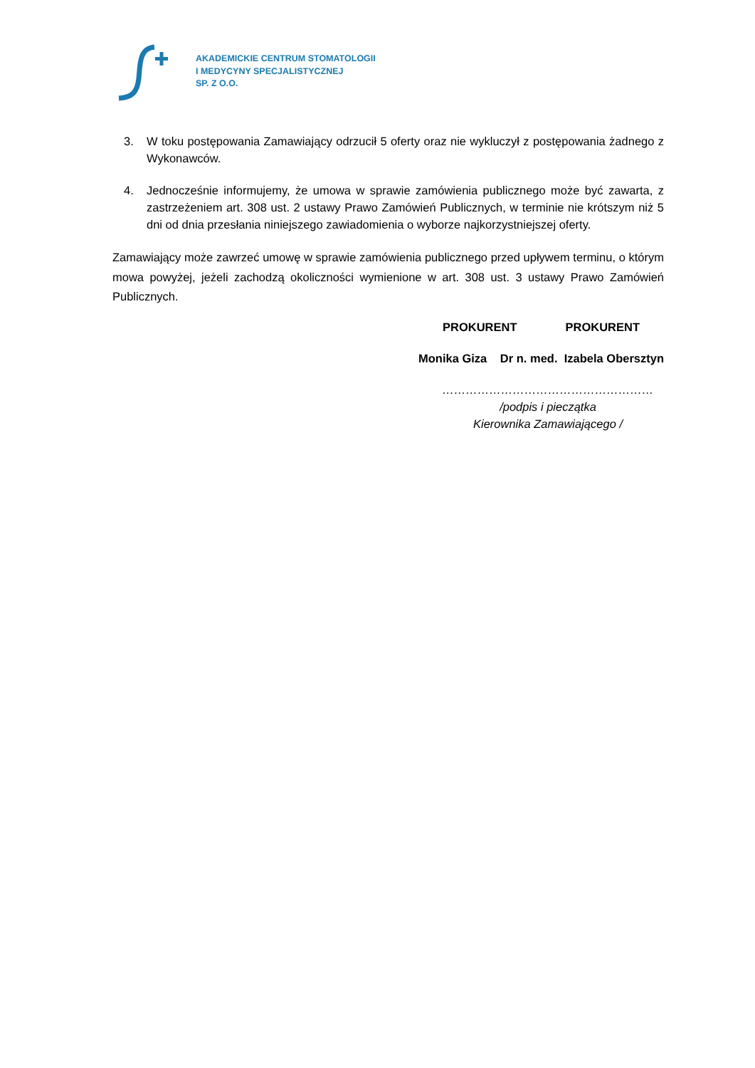AKADEMICKIE CENTRUM STOMATOLOGII
I MEDYCYNY SPECJALISTYCZNEJ
SP. Z O.O.
3. W toku postępowania Zamawiający odrzucił 5 oferty oraz nie wykluczył z postępowania żadnego z Wykonawców.
4. Jednocześnie informujemy, że umowa w sprawie zamówienia publicznego może być zawarta, z zastrzeżeniem art. 308 ust. 2 ustawy Prawo Zamówień Publicznych, w terminie nie krótszym niż 5 dni od dnia przesłania niniejszego zawiadomienia o wyborze najkorzystniejszej oferty.
Zamawiający może zawrzeć umowę w sprawie zamówienia publicznego przed upływem terminu, o którym mowa powyżej, jeżeli zachodzą okoliczności wymienione w art. 308 ust. 3 ustawy Prawo Zamówień Publicznych.
PROKURENT PROKURENT
Monika Giza Dr n. med. Izabela Obersztyn
………………………………………………
/podpis i pieczątka
Kierownika Zamawiającego /